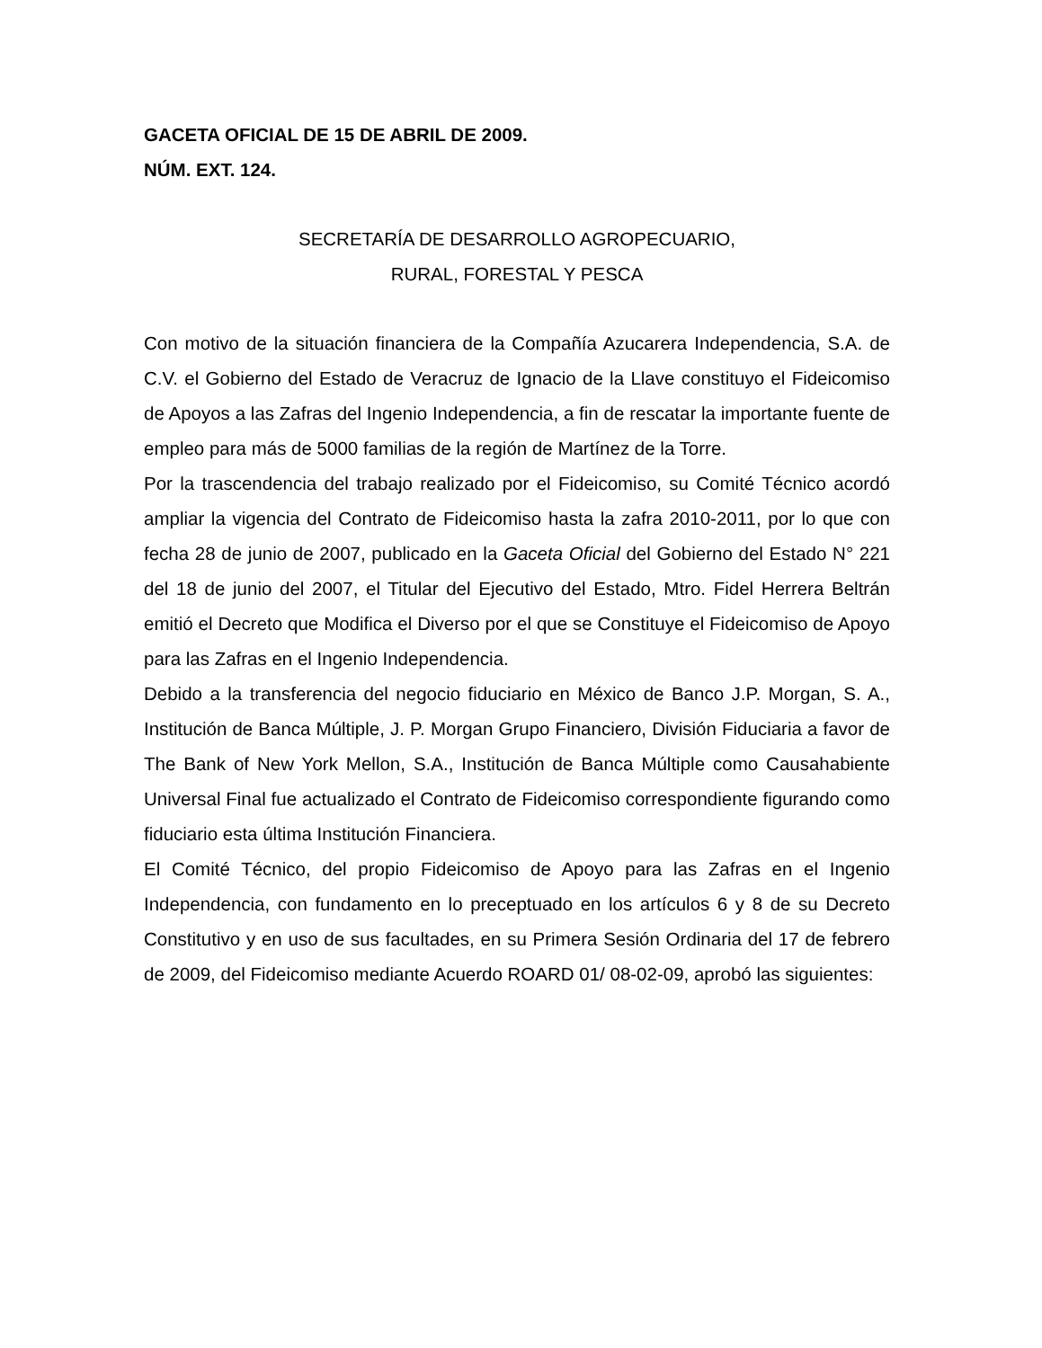GACETA OFICIAL DE 15 DE ABRIL DE 2009.
NÚM. EXT. 124.
SECRETARÍA DE DESARROLLO AGROPECUARIO,
RURAL, FORESTAL Y PESCA
Con motivo de la situación financiera de la Compañía Azucarera Independencia, S.A. de C.V. el Gobierno del Estado de Veracruz de Ignacio de la Llave constituyo el Fideicomiso de Apoyos a las Zafras del Ingenio Independencia, a fin de rescatar la importante fuente de empleo para más de 5000 familias de la región de Martínez de la Torre.
Por la trascendencia del trabajo realizado por el Fideicomiso, su Comité Técnico acordó ampliar la vigencia del Contrato de Fideicomiso hasta la zafra 2010-2011, por lo que con fecha 28 de junio de 2007, publicado en la Gaceta Oficial del Gobierno del Estado N° 221 del 18 de junio del 2007, el Titular del Ejecutivo del Estado, Mtro. Fidel Herrera Beltrán emitió el Decreto que Modifica el Diverso por el que se Constituye el Fideicomiso de Apoyo para las Zafras en el Ingenio Independencia.
Debido a la transferencia del negocio fiduciario en México de Banco J.P. Morgan, S. A., Institución de Banca Múltiple, J. P. Morgan Grupo Financiero, División Fiduciaria a favor de The Bank of New York Mellon, S.A., Institución de Banca Múltiple como Causahabiente Universal Final fue actualizado el Contrato de Fideicomiso correspondiente figurando como fiduciario esta última Institución Financiera.
El Comité Técnico, del propio Fideicomiso de Apoyo para las Zafras en el Ingenio Independencia, con fundamento en lo preceptuado en los artículos 6 y 8 de su Decreto Constitutivo y en uso de sus facultades, en su Primera Sesión Ordinaria del 17 de febrero de 2009, del Fideicomiso mediante Acuerdo ROARD 01/ 08-02-09, aprobó las siguientes: